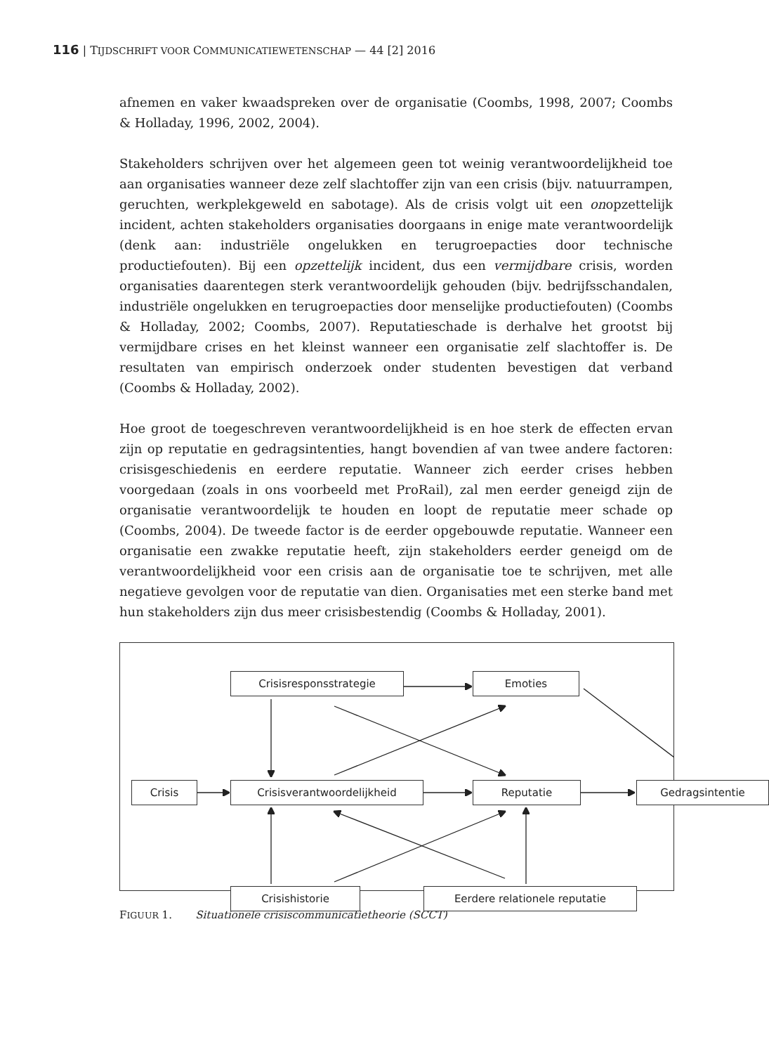116 | TIJDSCHRIFT VOOR COMMUNICATIEWETENSCHAP — 44 [2] 2016
afnemen en vaker kwaadspreken over de organisatie (Coombs, 1998, 2007; Coombs & Holladay, 1996, 2002, 2004).
Stakeholders schrijven over het algemeen geen tot weinig verantwoordelijkheid toe aan organisaties wanneer deze zelf slachtoffer zijn van een crisis (bijv. natuurrampen, geruchten, werkplekgeweld en sabotage). Als de crisis volgt uit een onopzettelijk incident, achten stakeholders organisaties doorgaans in enige mate verantwoordelijk (denk aan: industriële ongelukken en terugroepacties door technische productiefouten). Bij een opzettelijk incident, dus een vermijdbare crisis, worden organisaties daarentegen sterk verantwoordelijk gehouden (bijv. bedrijfsschandalen, industriële ongelukken en terugroepacties door menselijke productiefouten) (Coombs & Holladay, 2002; Coombs, 2007). Reputatieschade is derhalve het grootst bij vermijdbare crises en het kleinst wanneer een organisatie zelf slachtoffer is. De resultaten van empirisch onderzoek onder studenten bevestigen dat verband (Coombs & Holladay, 2002).
Hoe groot de toegeschreven verantwoordelijkheid is en hoe sterk de effecten ervan zijn op reputatie en gedragsintenties, hangt bovendien af van twee andere factoren: crisisgeschiedenis en eerdere reputatie. Wanneer zich eerder crises hebben voorgedaan (zoals in ons voorbeeld met ProRail), zal men eerder geneigd zijn de organisatie verantwoordelijk te houden en loopt de reputatie meer schade op (Coombs, 2004). De tweede factor is de eerder opgebouwde reputatie. Wanneer een organisatie een zwakke reputatie heeft, zijn stakeholders eerder geneigd om de verantwoordelijkheid voor een crisis aan de organisatie toe te schrijven, met alle negatieve gevolgen voor de reputatie van dien. Organisaties met een sterke band met hun stakeholders zijn dus meer crisisbestendig (Coombs & Holladay, 2001).
Crisisresponsstrategie Emoties
Crisis Crisisverantwoordelijkheid Reputatie Gedragsintentie
Crisishistorie Eerdere relationele reputatie
FIGUUR 1. Situationele crisiscommunicatietheorie (SCCT)